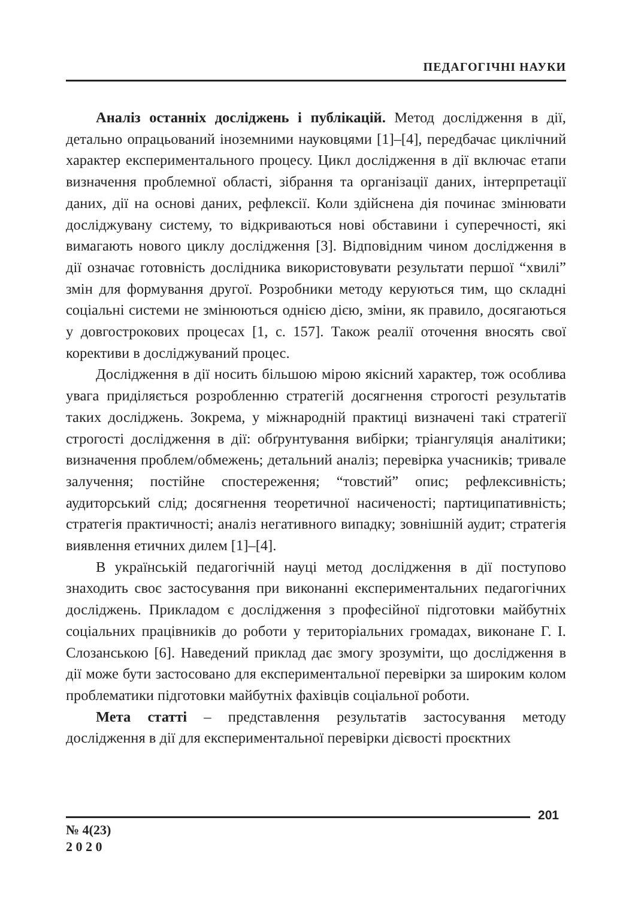ПЕДАГОГІЧНІ НАУКИ
Аналіз останніх досліджень і публікацій. Метод дослідження в дії, детально опрацьований іноземними науковцями [1]–[4], передбачає циклічний характер експериментального процесу. Цикл дослідження в дії включає етапи визначення проблемної області, зібрання та організації даних, інтерпретації даних, дії на основі даних, рефлексії. Коли здійснена дія починає змінювати досліджувану систему, то відкриваються нові обставини і суперечності, які вимагають нового циклу дослідження [3]. Відповідним чином дослідження в дії означає готовність дослідника використовувати результати першої “хвилі” змін для формування другої. Розробники методу керуються тим, що складні соціальні системи не змінюються однією дією, зміни, як правило, досягаються у довгострокових процесах [1, с. 157]. Також реалії оточення вносять свої корективи в досліджуваний процес.
Дослідження в дії носить більшою мірою якісний характер, тож особлива увага приділяється розробленню стратегій досягнення строгості результатів таких досліджень. Зокрема, у міжнародній практиці визначені такі стратегії строгості дослідження в дії: обґрунтування вибірки; тріангуляція аналітики; визначення проблем/обмежень; детальний аналіз; перевірка учасників; тривале залучення; постійне спостереження; “товстий” опис; рефлексивність; аудиторський слід; досягнення теоретичної насиченості; партиципативність; стратегія практичності; аналіз негативного випадку; зовнішній аудит; стратегія виявлення етичних дилем [1]–[4].
В українській педагогічній науці метод дослідження в дії поступово знаходить своє застосування при виконанні експериментальних педагогічних досліджень. Прикладом є дослідження з професійної підготовки майбутніх соціальних працівників до роботи у територіальних громадах, виконане Г. І. Слозанською [6]. Наведений приклад дає змогу зрозуміти, що дослідження в дії може бути застосовано для експериментальної перевірки за широким колом проблематики підготовки майбутніх фахівців соціальної роботи.
Мета статті – представлення результатів застосування методу дослідження в дії для експериментальної перевірки дієвості проєктних
201
№ 4(23)
2 0 2 0